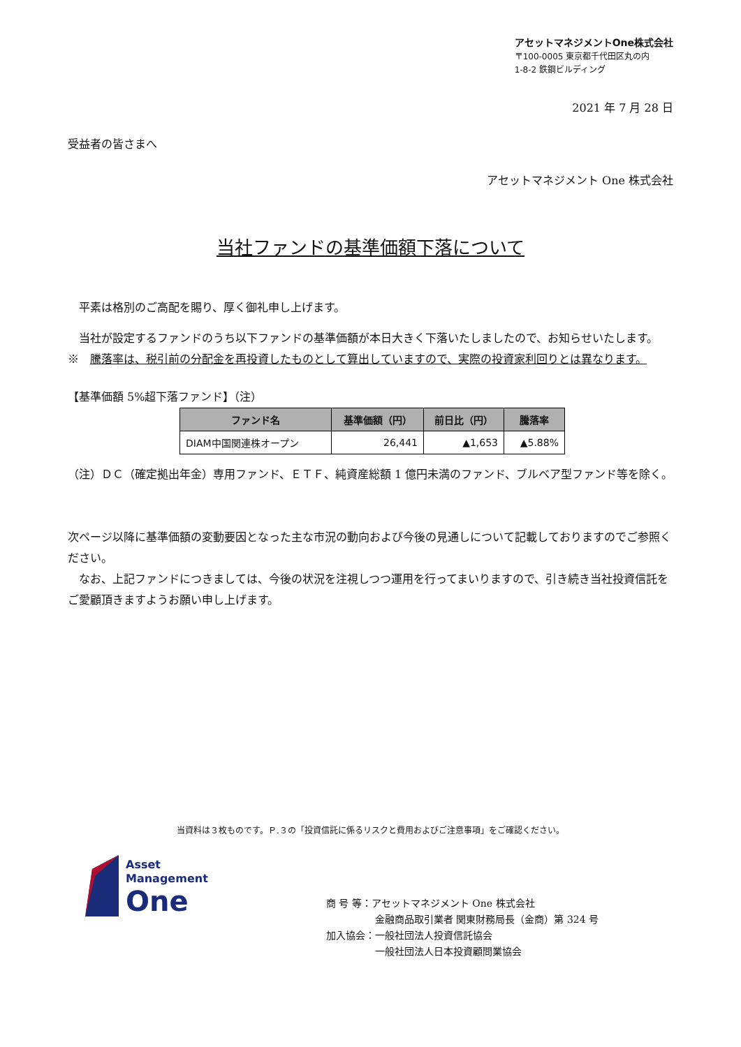アセットマネジメントOne株式会社
〒100-0005 東京都千代田区丸の内
1-8-2 鉄鋼ビルディング
2021 年 7 月 28 日
受益者の皆さまへ
アセットマネジメント One 株式会社
当社ファンドの基準価額下落について
　平素は格別のご高配を賜り、厚く御礼申し上げます。
　当社が設定するファンドのうち以下ファンドの基準価額が本日大きく下落いたしましたので、お知らせいたします。
※　騰落率は、税引前の分配金を再投資したものとして算出していますので、実際の投資家利回りとは異なります。
【基準価額 5%超下落ファンド】（注）
| ファンド名 | 基準価額（円） | 前日比（円） | 騰落率 |
| --- | --- | --- | --- |
| DIAM中国関連株オープン | 26,441 | ▲1,653 | ▲5.88% |
（注）ＤＣ（確定拠出年金）専用ファンド、ＥＴＦ、純資産総額 1 億円未満のファンド、ブルベア型ファンド等を除く。
次ページ以降に基準価額の変動要因となった主な市況の動向および今後の見通しについて記載しておりますのでご参照ください。
　なお、上記ファンドにつきましては、今後の状況を注視しつつ運用を行ってまいりますので、引き続き当社投資信託をご愛顧頂きますようお願い申し上げます。
当資料は３枚ものです。Ｐ.３の「投資信託に係るリスクと費用およびご注意事項」をご確認ください。
Asset
Management
One
商 号 等：アセットマネジメント One 株式会社
　　　　　金融商品取引業者 関東財務局長（金商）第 324 号
加入協会：一般社団法人投資信託協会
　　　　　一般社団法人日本投資顧問業協会